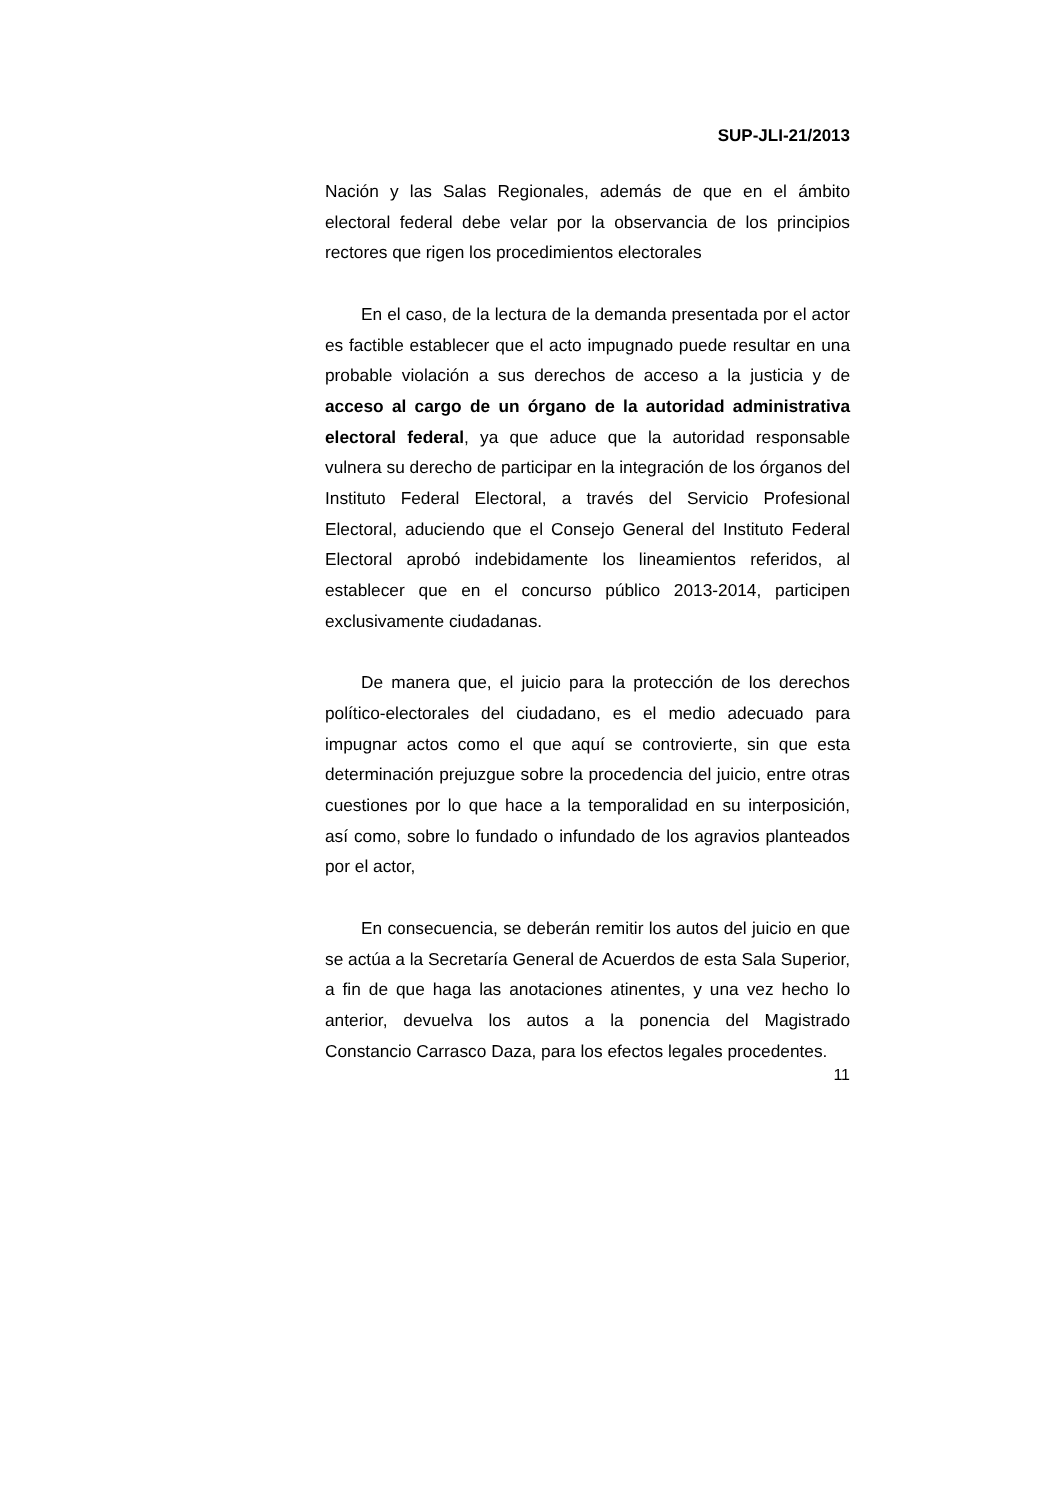SUP-JLI-21/2013
Nación y las Salas Regionales, además de que en el ámbito electoral federal debe velar por la observancia de los principios rectores que rigen los procedimientos electorales
En el caso, de la lectura de la demanda presentada por el actor es factible establecer que el acto impugnado puede resultar en una probable violación a sus derechos de acceso a la justicia y de acceso al cargo de un órgano de la autoridad administrativa electoral federal, ya que aduce que la autoridad responsable vulnera su derecho de participar en la integración de los órganos del Instituto Federal Electoral, a través del Servicio Profesional Electoral, aduciendo que el Consejo General del Instituto Federal Electoral aprobó indebidamente los lineamientos referidos, al establecer que en el concurso público 2013-2014, participen exclusivamente ciudadanas.
De manera que, el juicio para la protección de los derechos político-electorales del ciudadano, es el medio adecuado para impugnar actos como el que aquí se controvierte, sin que esta determinación prejuzgue sobre la procedencia del juicio, entre otras cuestiones por lo que hace a la temporalidad en su interposición, así como, sobre lo fundado o infundado de los agravios planteados por el actor,
En consecuencia, se deberán remitir los autos del juicio en que se actúa a la Secretaría General de Acuerdos de esta Sala Superior, a fin de que haga las anotaciones atinentes, y una vez hecho lo anterior, devuelva los autos a la ponencia del Magistrado Constancio Carrasco Daza, para los efectos legales procedentes.
11